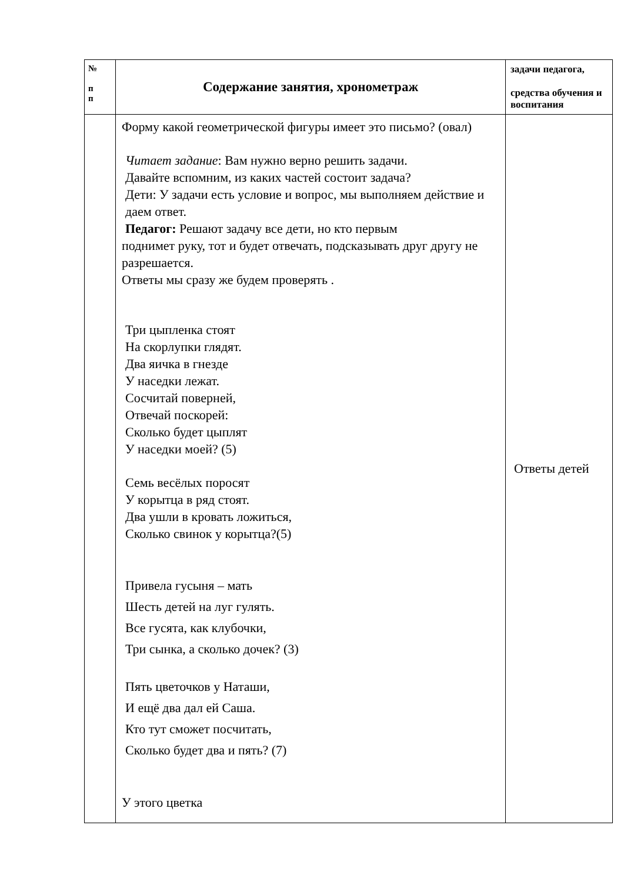| № п п | Содержание занятия, хронометраж | задачи педагога, средства обучения и воспитания |
| --- | --- | --- |
| | Форму какой геометрической фигуры имеет это письмо? (овал) Читает задание : Вам нужно верно решить задачи. Давайте вспомним, из каких частей состоит задача? Дети: У задачи есть условие и вопрос, мы выполняем действие и даем ответ. Педагог: Решают задачу все дети, но кто первым поднимет руку, тот и будет отвечать, подсказывать друг другу не разрешается. Ответы мы сразу же будем проверять . Три цыпленка стоят На скорлупки глядят. Два яичка в гнезде У наседки лежат. Сосчитай поверней, Отвечай поскорей: Сколько будет цыплят У наседки моей? (5) Семь весёлых поросят У корытца в ряд стоят. Два ушли в кровать ложиться, Сколько свинок у корытца?(5) Привела гусыня – мать Шесть детей на луг гулять. Все гусята, как клубочки, Три сынка, а сколько дочек? (3) Пять цветочков у Наташи, И ещё два дал ей Саша. Кто тут сможет посчитать, Сколько будет два и пять? (7) У этого цветка | Ответы детей |